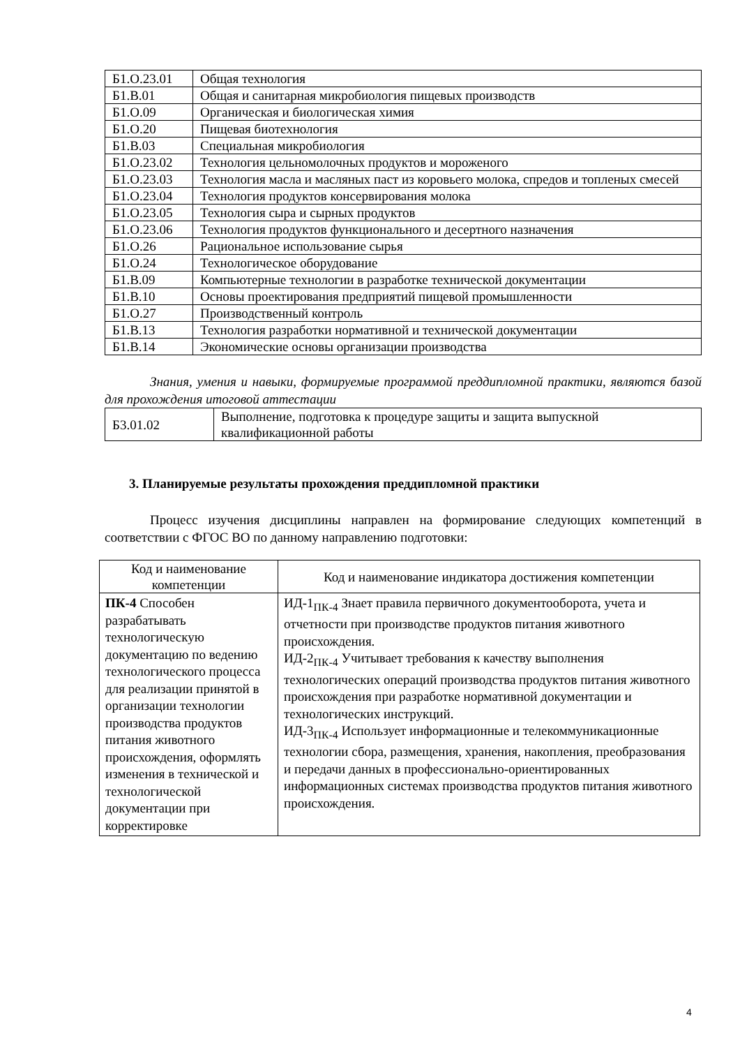| Б1.О.23.01 | Общая технология |
| Б1.В.01 | Общая и санитарная микробиология пищевых производств |
| Б1.О.09 | Органическая и биологическая химия |
| Б1.О.20 | Пищевая биотехнология |
| Б1.В.03 | Специальная микробиология |
| Б1.О.23.02 | Технология цельномолочных продуктов и мороженого |
| Б1.О.23.03 | Технология масла и масляных паст из коровьего молока, спредов и топленых смесей |
| Б1.О.23.04 | Технология продуктов консервирования молока |
| Б1.О.23.05 | Технология сыра и сырных продуктов |
| Б1.О.23.06 | Технология продуктов функционального и десертного назначения |
| Б1.О.26 | Рациональное использование сырья |
| Б1.О.24 | Технологическое оборудование |
| Б1.В.09 | Компьютерные технологии в разработке технической документации |
| Б1.В.10 | Основы проектирования предприятий пищевой промышленности |
| Б1.О.27 | Производственный контроль |
| Б1.В.13 | Технология разработки нормативной и технической документации |
| Б1.В.14 | Экономические основы организации производства |
Знания, умения и навыки, формируемые программой преддипломной практики, являются базой для прохождения итоговой аттестации
| Б3.01.02 | Выполнение, подготовка к процедуре защиты и защита выпускной квалификационной работы |
3. Планируемые результаты прохождения преддипломной практики
Процесс изучения дисциплины направлен на формирование следующих компетенций в соответствии с ФГОС ВО по данному направлению подготовки:
| Код и наименование компетенции | Код и наименование индикатора достижения компетенции |
| --- | --- |
| ПК-4 Способен разрабатывать технологическую документацию по ведению технологического процесса для реализации принятой в организации технологии производства продуктов питания животного происхождения, оформлять изменения в технической и технологической документации при корректировке | ИД-1<sub>ПК-4</sub> Знает правила первичного документооборота, учета и отчетности при производстве продуктов питания животного происхождения. ИД-2<sub>ПК-4</sub> Учитывает требования к качеству выполнения технологических операций производства продуктов питания животного происхождения при разработке нормативной документации и технологических инструкций. ИД-3<sub>ПК-4</sub> Использует информационные и телекоммуникационные технологии сбора, размещения, хранения, накопления, преобразования и передачи данных в профессионально-ориентированных информационных системах производства продуктов питания животного происхождения. |
4